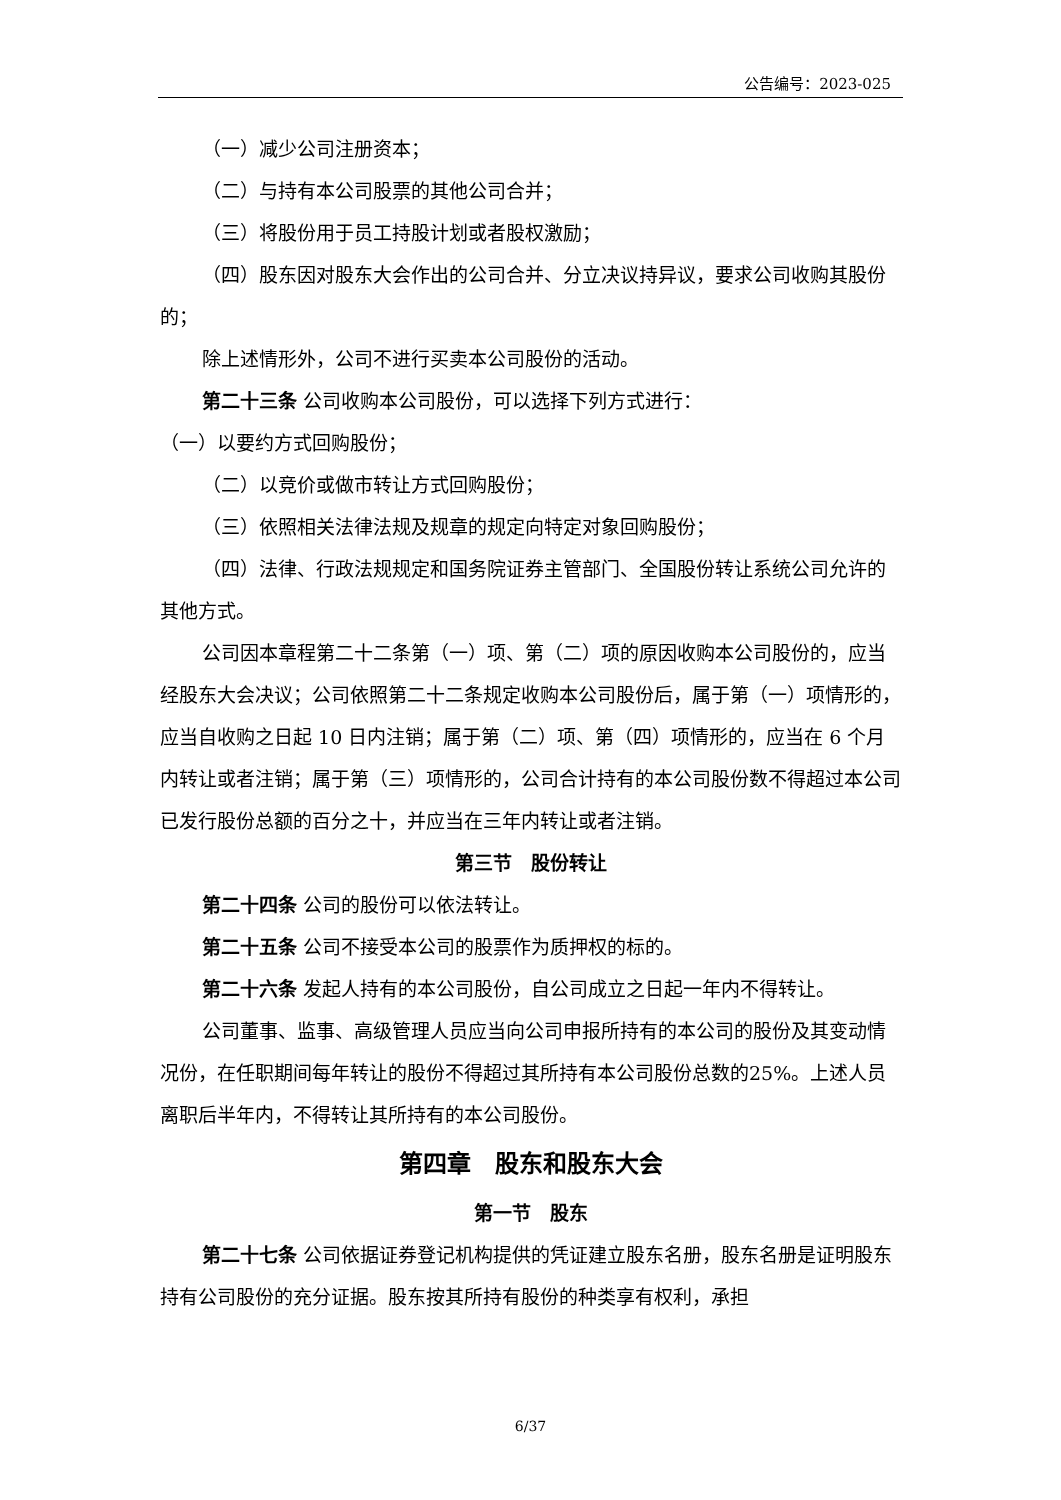公告编号：2023-025
（一）减少公司注册资本；
（二）与持有本公司股票的其他公司合并；
（三）将股份用于员工持股计划或者股权激励；
（四）股东因对股东大会作出的公司合并、分立决议持异议，要求公司收购其股份的；
除上述情形外，公司不进行买卖本公司股份的活动。
第二十三条 公司收购本公司股份，可以选择下列方式进行：
（一）以要约方式回购股份；
（二）以竞价或做市转让方式回购股份；
（三）依照相关法律法规及规章的规定向特定对象回购股份；
（四）法律、行政法规规定和国务院证券主管部门、全国股份转让系统公司允许的其他方式。
公司因本章程第二十二条第（一）项、第（二）项的原因收购本公司股份的，应当经股东大会决议；公司依照第二十二条规定收购本公司股份后，属于第（一）项情形的，应当自收购之日起 10 日内注销；属于第（二）项、第（四）项情形的，应当在 6 个月内转让或者注销；属于第（三）项情形的，公司合计持有的本公司股份数不得超过本公司已发行股份总额的百分之十，并应当在三年内转让或者注销。
第三节　股份转让
第二十四条 公司的股份可以依法转让。
第二十五条 公司不接受本公司的股票作为质押权的标的。
第二十六条 发起人持有的本公司股份，自公司成立之日起一年内不得转让。
公司董事、监事、高级管理人员应当向公司申报所持有的本公司的股份及其变动情况份，在任职期间每年转让的股份不得超过其所持有本公司股份总数的25%。上述人员离职后半年内，不得转让其所持有的本公司股份。
第四章　股东和股东大会
第一节　股东
第二十七条 公司依据证券登记机构提供的凭证建立股东名册，股东名册是证明股东持有公司股份的充分证据。股东按其所持有股份的种类享有权利，承担
6/37